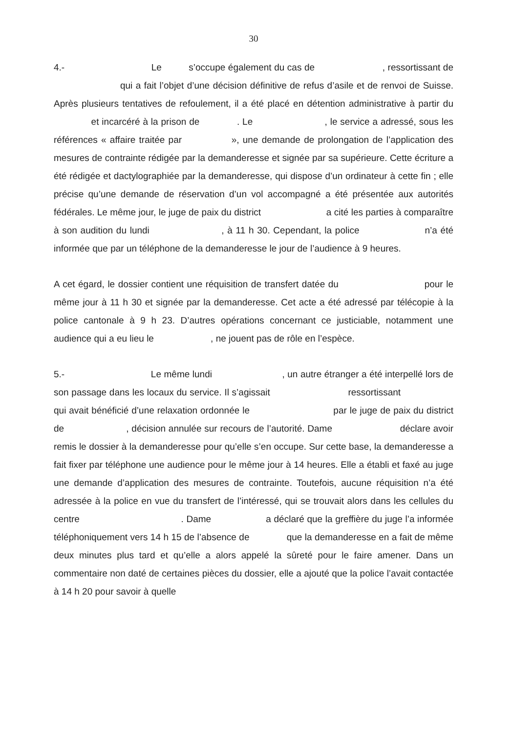30
4.- Le s’occupe également du cas de , ressortissant de qui a fait l’objet d’une décision définitive de refus d’asile et de renvoi de Suisse. Après plusieurs tentatives de refoulement, il a été placé en détention administrative à partir du et incarcéré à la prison de . Le , le service a adressé, sous les références « affaire traitée par », une demande de prolongation de l’application des mesures de contrainte rédigée par la demanderesse et signée par sa supérieure. Cette écriture a été rédigée et dactylographiée par la demanderesse, qui dispose d’un ordinateur à cette fin ; elle précise qu’une demande de réservation d’un vol accompagné a été présentée aux autorités fédérales. Le même jour, le juge de paix du district a cité les parties à comparaître à son audition du lundi , à 11 h 30. Cependant, la police n’a été informée que par un téléphone de la demanderesse le jour de l’audience à 9 heures.
A cet égard, le dossier contient une réquisition de transfert datée du pour le même jour à 11 h 30 et signée par la demanderesse. Cet acte a été adressé par télécopie à la police cantonale à 9 h 23. D’autres opérations concernant ce justiciable, notamment une audience qui a eu lieu le , ne jouent pas de rôle en l’espèce.
5.- Le même lundi , un autre étranger a été interpellé lors de son passage dans les locaux du service. Il s’agissait ressortissant qui avait bénéficié d’une relaxation ordonnée le par le juge de paix du district de , décision annulée sur recours de l’autorité. Dame déclare avoir remis le dossier à la demanderesse pour qu’elle s’en occupe. Sur cette base, la demanderesse a fait fixer par téléphone une audience pour le même jour à 14 heures. Elle a établi et faxé au juge une demande d’application des mesures de contrainte. Toutefois, aucune réquisition n’a été adressée à la police en vue du transfert de l’intéressé, qui se trouvait alors dans les cellules du centre . Dame a déclaré que la greffière du juge l’a informée téléphoniquement vers 14 h 15 de l’absence de que la demanderesse en a fait de même deux minutes plus tard et qu’elle a alors appelé la sûreté pour le faire amener. Dans un commentaire non daté de certaines pièces du dossier, elle a ajouté que la police l’avait contactée à 14 h 20 pour savoir à quelle